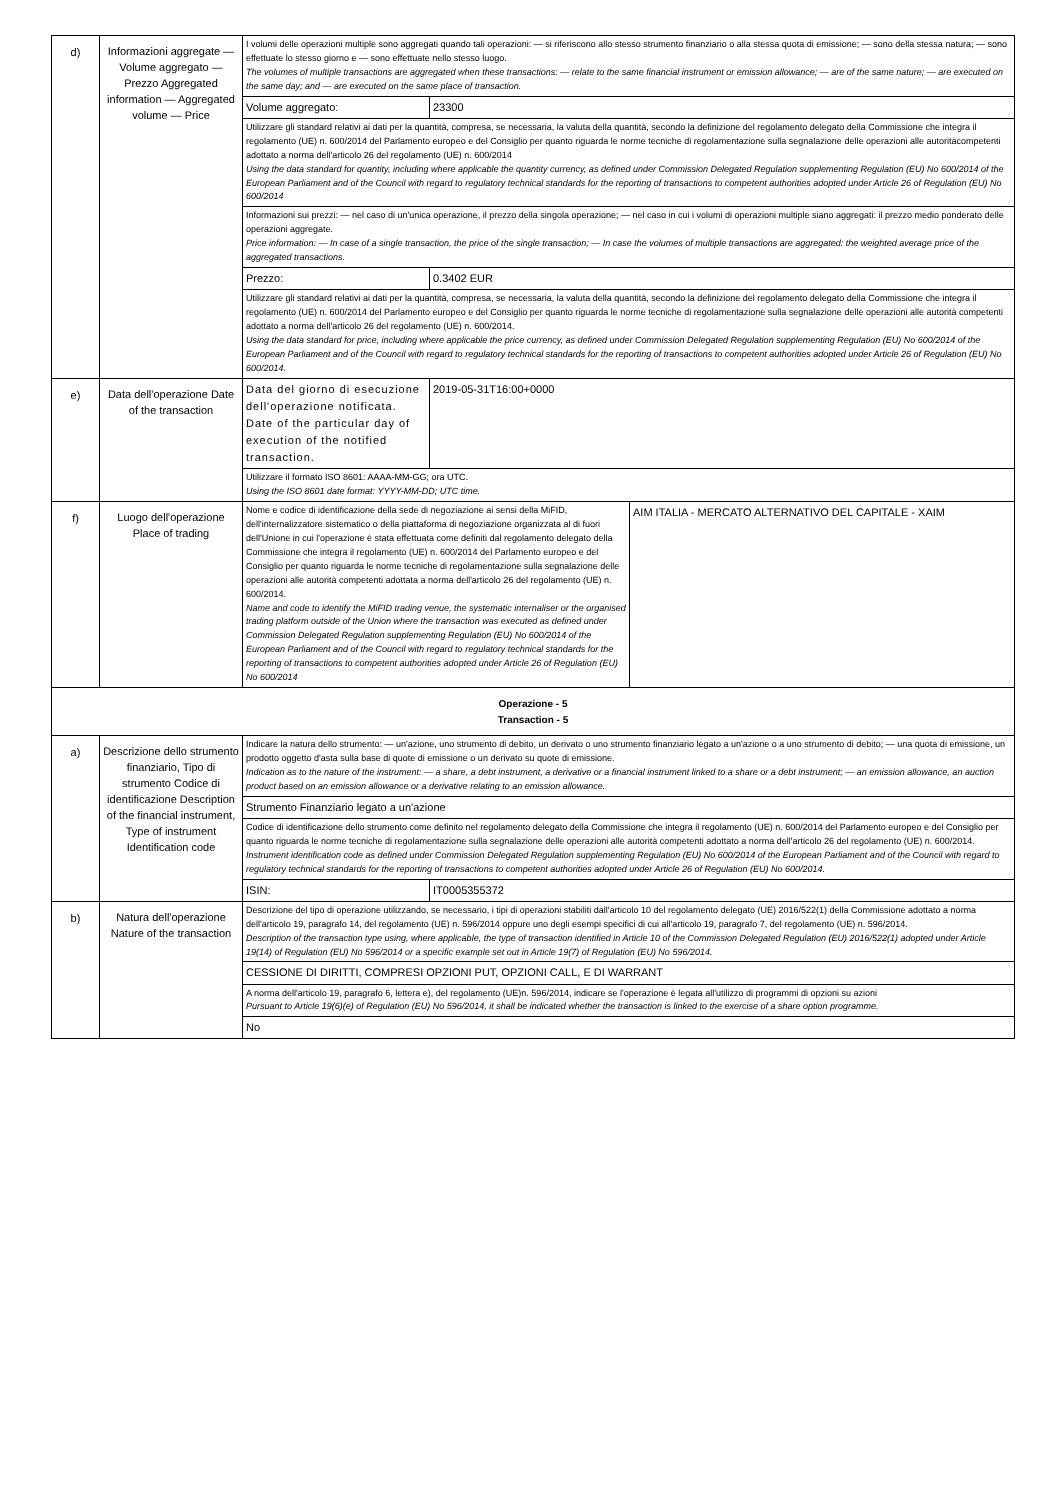| d) | Informazioni aggregate — Volume aggregato — Prezzo Aggregated information — Aggregated volume — Price | I volumi delle operazioni multiple sono aggregati quando tali operazioni: — si riferiscono allo stesso strumento finanziario o alla stessa quota di emissione; — sono della stessa natura; — sono effettuate lo stesso giorno e — sono effettuate nello stesso luogo. The volumes of multiple transactions are aggregated when these transactions: — relate to the same financial instrument or emission allowance; — are of the same nature; — are executed on the same day; and — are executed on the same place of transaction. | |
| | | Volume aggregato: | 23300 |
| | | Utilizzare gli standard relativi ai dati per la quantità, compresa, se necessaria, la valuta della quantità, secondo la definizione del regolamento delegato della Commissione che integra il regolamento (UE) n. 600/2014 del Parlamento europeo e del Consiglio per quanto riguarda le norme tecniche di regolamentazione sulla segnalazione delle operazioni alle autoritàcompetenti adottato a norma dell'articolo 26 del regolamento (UE) n. 600/2014 Using the data standard for quantity, including where applicable the quantity currency, as defined under Commission Delegated Regulation supplementing Regulation (EU) No 600/2014 of the European Parliament and of the Council with regard to regulatory technical standards for the reporting of transactions to competent authorities adopted under Article 26 of Regulation (EU) No 600/2014 | |
| | | Informazioni sui prezzi: — nel caso di un'unica operazione, il prezzo della singola operazione; — nel caso in cui i volumi di operazioni multiple siano aggregati: il prezzo medio ponderato delle operazioni aggregate. Price information: — In case of a single transaction, the price of the single transaction; — In case the volumes of multiple transactions are aggregated: the weighted average price of the aggregated transactions. | |
| | | Prezzo: | 0.3402 EUR |
| | | Utilizzare gli standard relativi ai dati per la quantità, compresa, se necessaria, la valuta della quantità, secondo la definizione del regolamento delegato della Commissione che integra il regolamento (UE) n. 600/2014 del Parlamento europeo e del Consiglio per quanto riguarda le norme tecniche di regolamentazione sulla segnalazione delle operazioni alle autorità competenti adottato a norma dell'articolo 26 del regolamento (UE) n. 600/2014. Using the data standard for price, including where applicable the price currency, as defined under Commission Delegated Regulation supplementing Regulation (EU) No 600/2014 of the European Parliament and of the Council with regard to regulatory technical standards for the reporting of transactions to competent authorities adopted under Article 26 of Regulation (EU) No 600/2014. | |
| e) | Data dell'operazione Date of the transaction | Data del giorno di esecuzione dell'operazione notificata. Date of the particular day of execution of the notified transaction. | 2019-05-31T16:00+0000 |
| | | Utilizzare il formato ISO 8601: AAAA-MM-GG; ora UTC. Using the ISO 8601 date format: YYYY-MM-DD; UTC time. | |
| f) | Luogo dell'operazione Place of trading | / Nome e codice di identificazione della sede di negoziazione ai sensi della MiFID, dell'internalizzatore sistematico o della piattaforma di negoziazione organizzata al di fuori dell'Unione in cui l'operazione è stata effettuata come definiti dal regolamento delegato della Commissione che integra il regolamento (UE) n. 600/2014 del Parlamento europeo e del Consiglio per quanto riguarda le norme tecniche di regolamentazione sulla segnalazione delle operazioni alle autorità competenti adottata a norma dell'articolo 26 del regolamento (UE) n. 600/2014. Name and code to identify the MiFID trading venue, the systematic internaliser or the organised trading platform outside of the Union where the transaction was executed as defined under Commission Delegated Regulation supplementing Regulation (EU) No 600/2014 of the European Parliament and of the Council with regard to regulatory technical standards for the reporting of transactions to competent authorities adopted under Article 26 of Regulation (EU) No 600/2014 / AIM ITALIA - MERCATO ALTERNATIVO DEL CAPITALE - XAIM / | |
| Operazione - 5 Transaction - 5 | | | |
| a) | Descrizione dello strumento finanziario, Tipo di strumento Codice di identificazione Description of the financial instrument, Type of instrument Identification code | Indicare la natura dello strumento: — un'azione, uno strumento di debito, un derivato o uno strumento finanziario legato a un'azione o a uno strumento di debito; — una quota di emissione, un prodotto oggetto d'asta sulla base di quote di emissione o un derivato su quote di emissione. Indication as to the nature of the instrument: — a share, a debt instrument, a derivative or a financial instrument linked to a share or a debt instrument; — an emission allowance, an auction product based on an emission allowance or a derivative relating to an emission allowance. | |
| | | Strumento Finanziario legato a un'azione | |
| | | Codice di identificazione dello strumento come definito nel regolamento delegato della Commissione che integra il regolamento (UE) n. 600/2014 del Parlamento europeo e del Consiglio per quanto riguarda le norme tecniche di regolamentazione sulla segnalazione delle operazioni alle autorità competenti adottato a norma dell'articolo 26 del regolamento (UE) n. 600/2014. Instrument identification code as defined under Commission Delegated Regulation supplementing Regulation (EU) No 600/2014 of the European Parliament and of the Council with regard to regulatory technical standards for the reporting of transactions to competent authorities adopted under Article 26 of Regulation (EU) No 600/2014. | |
| | | ISIN: | IT0005355372 |
| b) | Natura dell'operazione Nature of the transaction | Descrizione del tipo di operazione utilizzando, se necessario, i tipi di operazioni stabiliti dall'articolo 10 del regolamento delegato (UE) 2016/522(1) della Commissione adottato a norma dell'articolo 19, paragrafo 14, del regolamento (UE) n. 596/2014 oppure uno degli esempi specifici di cui all'articolo 19, paragrafo 7, del regolamento (UE) n. 596/2014. Description of the transaction type using, where applicable, the type of transaction identified in Article 10 of the Commission Delegated Regulation (EU) 2016/522(1) adopted under Article 19(14) of Regulation (EU) No 596/2014 or a specific example set out in Article 19(7) of Regulation (EU) No 596/2014. | |
| | | CESSIONE DI DIRITTI, COMPRESI OPZIONI PUT, OPZIONI CALL, E DI WARRANT | |
| | | A norma dell'articolo 19, paragrafo 6, lettera e), del regolamento (UE)n. 596/2014, indicare se l'operazione è legata all'utilizzo di programmi di opzioni su azioni Pursuant to Article 19(6)(e) of Regulation (EU) No 596/2014, it shall be indicated whether the transaction is linked to the exercise of a share option programme. | |
| | | No | |